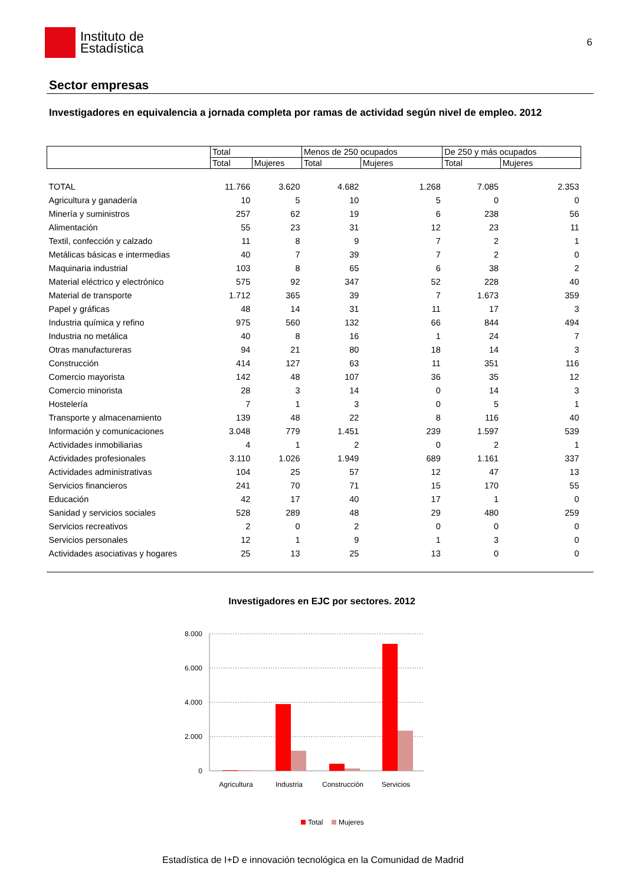Instituto de
Estadística
6
Sector empresas
Investigadores en equivalencia a jornada completa por ramas de actividad según nivel de empleo. 2012
| | Total | | Menos de 250 ocupados | | De 250 y más ocupados | |
| --- | --- | --- | --- | --- | --- | --- |
| | Total | Mujeres | Total | Mujeres | Total | Mujeres |
| TOTAL | 11.766 | 3.620 | 4.682 | 1.268 | 7.085 | 2.353 |
| Agricultura y ganadería | 10 | 5 | 10 | 5 | 0 | 0 |
| Minería y suministros | 257 | 62 | 19 | 6 | 238 | 56 |
| Alimentación | 55 | 23 | 31 | 12 | 23 | 11 |
| Textil, confección y calzado | 11 | 8 | 9 | 7 | 2 | 1 |
| Metálicas básicas e intermedias | 40 | 7 | 39 | 7 | 2 | 0 |
| Maquinaria industrial | 103 | 8 | 65 | 6 | 38 | 2 |
| Material eléctrico y electrónico | 575 | 92 | 347 | 52 | 228 | 40 |
| Material de transporte | 1.712 | 365 | 39 | 7 | 1.673 | 359 |
| Papel y gráficas | 48 | 14 | 31 | 11 | 17 | 3 |
| Industria química y refino | 975 | 560 | 132 | 66 | 844 | 494 |
| Industria no metálica | 40 | 8 | 16 | 1 | 24 | 7 |
| Otras manufactureras | 94 | 21 | 80 | 18 | 14 | 3 |
| Construcción | 414 | 127 | 63 | 11 | 351 | 116 |
| Comercio mayorista | 142 | 48 | 107 | 36 | 35 | 12 |
| Comercio minorista | 28 | 3 | 14 | 0 | 14 | 3 |
| Hostelería | 7 | 1 | 3 | 0 | 5 | 1 |
| Transporte y almacenamiento | 139 | 48 | 22 | 8 | 116 | 40 |
| Información y comunicaciones | 3.048 | 779 | 1.451 | 239 | 1.597 | 539 |
| Actividades inmobiliarias | 4 | 1 | 2 | 0 | 2 | 1 |
| Actividades profesionales | 3.110 | 1.026 | 1.949 | 689 | 1.161 | 337 |
| Actividades administrativas | 104 | 25 | 57 | 12 | 47 | 13 |
| Servicios financieros | 241 | 70 | 71 | 15 | 170 | 55 |
| Educación | 42 | 17 | 40 | 17 | 1 | 0 |
| Sanidad y servicios sociales | 528 | 289 | 48 | 29 | 480 | 259 |
| Servicios recreativos | 2 | 0 | 2 | 0 | 0 | 0 |
| Servicios personales | 12 | 1 | 9 | 1 | 3 | 0 |
| Actividades asociativas y hogares | 25 | 13 | 25 | 13 | 0 | 0 |
Investigadores en EJC por sectores. 2012
8.000
6.000
4.000
2.000
0
Agricultura
Industria
Construcción
Servicios
Total
Mujeres
Estadística de I+D e innovación tecnológica en la Comunidad de Madrid